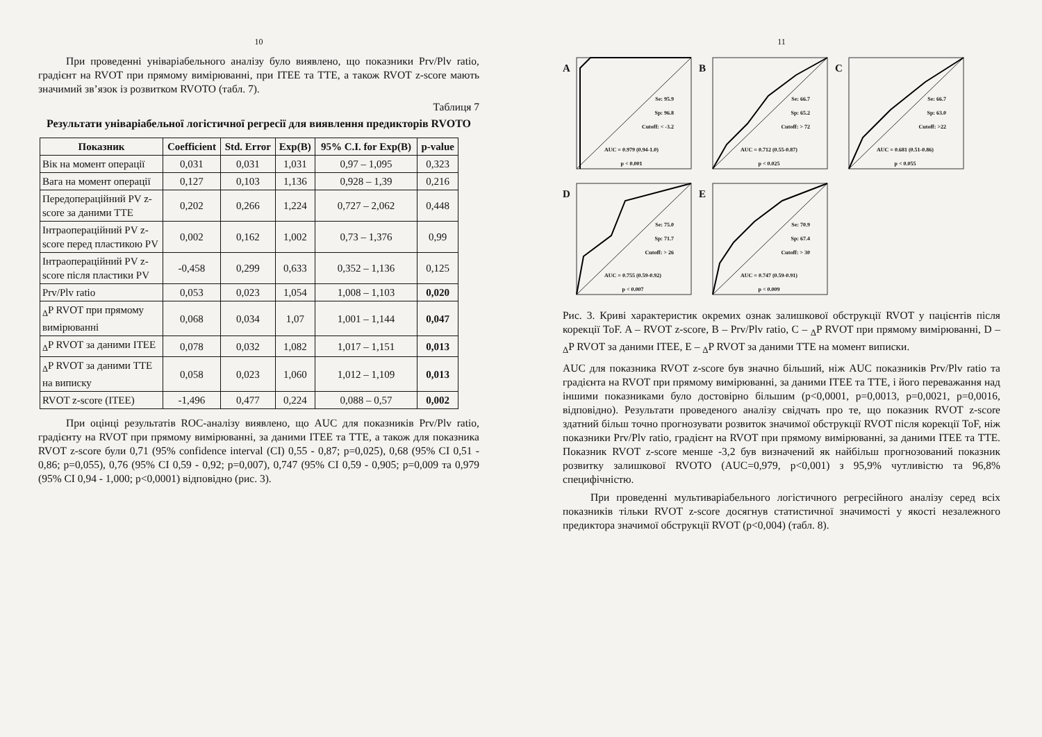10
При проведенні уніваріабельного аналізу було виявлено, що показники Prv/Plv ratio, градієнт на RVOT при прямому вимірюванні, при ITEE та TTE, а також RVOT z-score мають значимий зв’язок із розвитком RVOTO (табл. 7).
Таблиця 7
Результати уніваріабельної логістичної регресії для виявлення предикторів RVOTO
| Показник | Coefficient | Std. Error | Exp(B) | 95% C.I. for Exp(B) | p-value |
| --- | --- | --- | --- | --- | --- |
| Вік на момент операції | 0,031 | 0,031 | 1,031 | 0,97 – 1,095 | 0,323 |
| Вага на момент операції | 0,127 | 0,103 | 1,136 | 0,928 – 1,39 | 0,216 |
| Передопераційний PV z-score за даними TTE | 0,202 | 0,266 | 1,224 | 0,727 – 2,062 | 0,448 |
| Інтраопераційний PV z-score перед пластикою PV | 0,002 | 0,162 | 1,002 | 0,73 – 1,376 | 0,99 |
| Інтраопераційний PV z-score після пластики PV | -0,458 | 0,299 | 0,633 | 0,352 – 1,136 | 0,125 |
| Prv/Plv ratio | 0,053 | 0,023 | 1,054 | 1,008 – 1,103 | 0,020 |
| <sub>Δ</sub>P RVOT при прямому вимірюванні | 0,068 | 0,034 | 1,07 | 1,001 – 1,144 | 0,047 |
| <sub>Δ</sub>P RVOT за даними ITEE | 0,078 | 0,032 | 1,082 | 1,017 – 1,151 | 0,013 |
| <sub>Δ</sub>P RVOT за даними TTE на виписку | 0,058 | 0,023 | 1,060 | 1,012 – 1,109 | 0,013 |
| RVOT z-score (ITEE) | -1,496 | 0,477 | 0,224 | 0,088 – 0,57 | 0,002 |
При оцінці результатів ROC-аналізу виявлено, що AUC для показників Prv/Plv ratio, градієнту на RVOT при прямому вимірюванні, за даними ITEE та TTE, а також для показника RVOT z-score були 0,71 (95% confidence interval (CI) 0,55 - 0,87; p=0,025), 0,68 (95% CI 0,51 - 0,86; p=0,055), 0,76 (95% CI 0,59 - 0,92; p=0,007), 0,747 (95% CI 0,59 - 0,905; p=0,009 та 0,979 (95% CI 0,94 - 1,000; p<0,0001) відповідно (рис. 3).
11
A
Se: 95.9
Sp: 96.8
Cutoff: < -3.2
AUC = 0.979 (0.94-1.0)
p < 0.001
B
Se: 66.7
Sp: 65.2
Cutoff: > 72
AUC = 0.712 (0.55-0.87)
p < 0.025
C
Se: 66.7
Sp: 63.0
Cutoff: >22
AUC = 0.681 (0.51-0.86)
p < 0.055
D
Se: 75.0
Sp: 71.7
Cutoff: > 26
AUC = 0.755 (0.59-0.92)
p < 0.007
E
Se: 70.9
Sp: 67.4
Cutoff: > 30
AUC = 0.747 (0.59-0.91)
p < 0.009
Рис. 3. Криві характеристик окремих ознак залишкової обструкції RVOT у пацієнтів після корекції ToF. A – RVOT z-score, B – Prv/Plv ratio, C – <sub>Δ</sub>P RVOT при прямому вимірюванні, D – <sub>Δ</sub>P RVOT за даними ITEE, E – <sub>Δ</sub>P RVOT за даними TTE на момент виписки.
AUC для показника RVOT z-score був значно більший, ніж AUC показників Prv/Plv ratio та градієнта на RVOT при прямому вимірюванні, за даними ITEE та TTE, і його переважання над іншими показниками було достовірно більшим (p<0,0001, p=0,0013, p=0,0021, p=0,0016, відповідно). Результати проведеного аналізу свідчать про те, що показник RVOT z-score здатний більш точно прогнозувати розвиток значимої обструкції RVOT після корекції ToF, ніж показники Prv/Plv ratio, градієнт на RVOT при прямому вимірюванні, за даними ITEE та TTE. Показник RVOT z-score менше -3,2 був визначений як найбільш прогнозований показник розвитку залишкової RVOTO (AUC=0,979, p<0,001) з 95,9% чутливістю та 96,8% специфічністю.
При проведенні мультиваріабельного логістичного регресійного аналізу серед всіх показників тільки RVOT z-score досягнув статистичної значимості у якості незалежного предиктора значимої обструкції RVOT (p<0,004) (табл. 8).